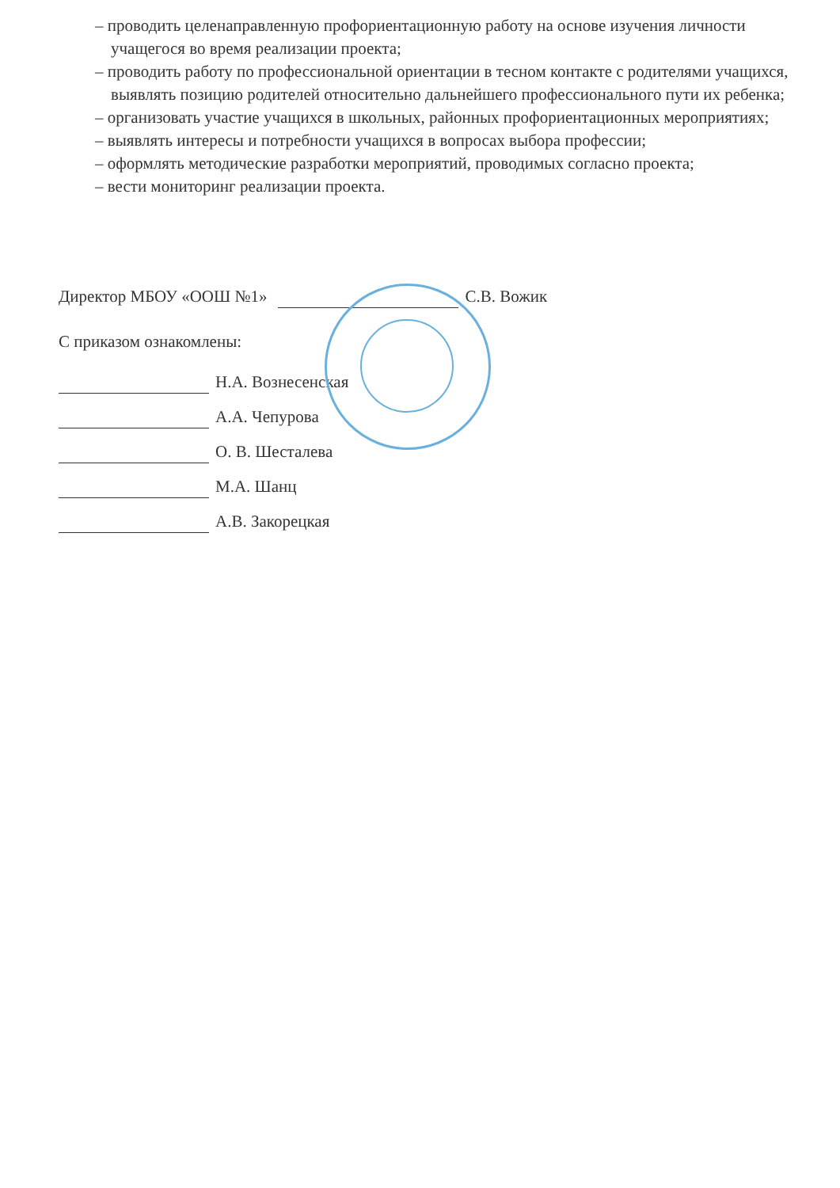– проводить целенаправленную профориентационную работу на основе изучения личности учащегося во время реализации проекта;
– проводить работу по профессиональной ориентации в тесном контакте с родителями учащихся, выявлять позицию родителей относительно дальнейшего профессионального пути их ребенка;
– организовать участие учащихся в школьных, районных профориентационных мероприятиях;
– выявлять интересы и потребности учащихся в вопросах выбора профессии;
– оформлять методические разработки мероприятий, проводимых согласно проекта;
– вести мониторинг реализации проекта.
Директор МБОУ «ООШ №1» С.В. Вожик
С приказом ознакомлены:
Н.А. Вознесенская
А.А. Чепурова
О. В. Шесталева
М.А. Шанц
А.В. Закорецкая